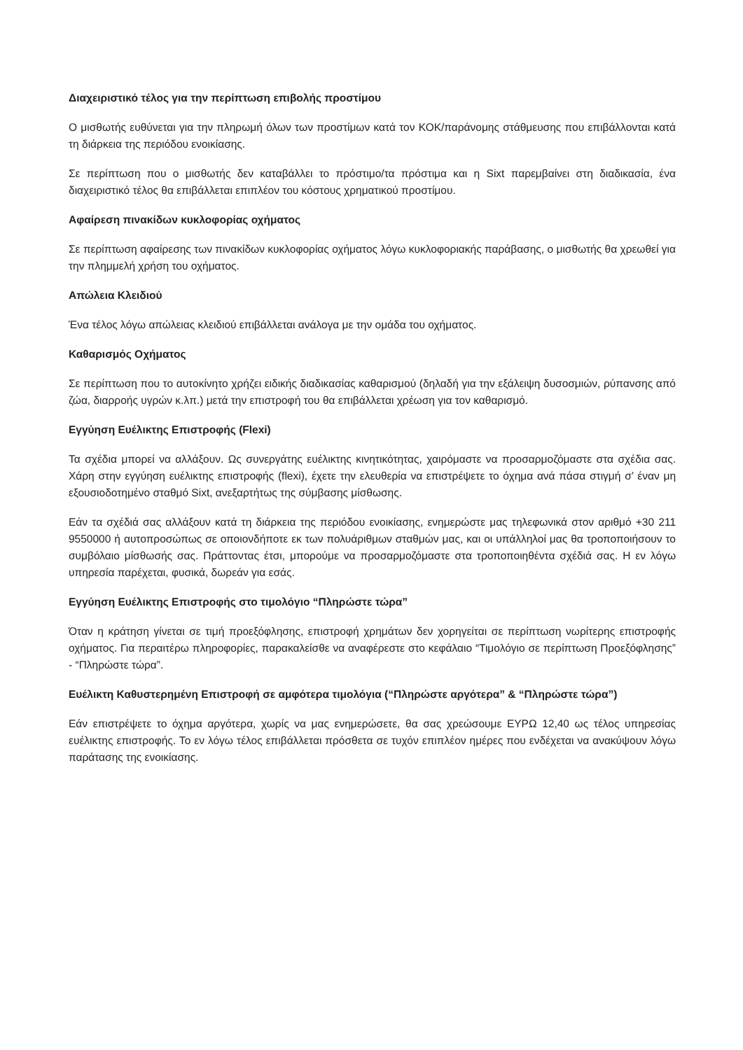Διαχειριστικό τέλος για την περίπτωση επιβολής προστίμου
Ο μισθωτής ευθύνεται για την πληρωμή όλων των προστίμων κατά τον ΚΟΚ/παράνομης στάθμευσης που επιβάλλονται κατά τη διάρκεια της περιόδου ενοικίασης.
Σε περίπτωση που ο μισθωτής δεν καταβάλλει το πρόστιμο/τα πρόστιμα και η Sixt παρεμβαίνει στη διαδικασία, ένα διαχειριστικό τέλος θα επιβάλλεται επιπλέον του κόστους χρηματικού προστίμου.
Αφαίρεση πινακίδων κυκλοφορίας οχήματος
Σε περίπτωση αφαίρεσης των πινακίδων κυκλοφορίας οχήματος λόγω κυκλοφοριακής παράβασης, ο μισθωτής θα χρεωθεί για την πλημμελή χρήση του οχήματος.
Απώλεια Κλειδιού
Ένα τέλος λόγω απώλειας κλειδιού επιβάλλεται ανάλογα με την ομάδα του οχήματος.
Καθαρισμός Οχήματος
Σε περίπτωση που το αυτοκίνητο χρήζει ειδικής διαδικασίας καθαρισμού (δηλαδή για την εξάλειψη δυσοσμιών, ρύπανσης από ζώα, διαρροής υγρών κ.λπ.) μετά την επιστροφή του θα επιβάλλεται χρέωση για τον καθαρισμό.
Εγγύηση Ευέλικτης Επιστροφής (Flexi)
Τα σχέδια μπορεί να αλλάξουν. Ως συνεργάτης ευέλικτης κινητικότητας, χαιρόμαστε να προσαρμοζόμαστε στα σχέδια σας. Χάρη στην εγγύηση ευέλικτης επιστροφής (flexi), έχετε την ελευθερία να επιστρέψετε το όχημα ανά πάσα στιγμή σ’ έναν μη εξουσιοδοτημένο σταθμό Sixt, ανεξαρτήτως της σύμβασης μίσθωσης.
Εάν τα σχέδιά σας αλλάξουν κατά τη διάρκεια της περιόδου ενοικίασης, ενημερώστε μας τηλεφωνικά στον αριθμό +30 211 9550000 ή αυτοπροσώπως σε οποιονδήποτε εκ των πολυάριθμων σταθμών μας, και οι υπάλληλοί μας θα τροποποιήσουν το συμβόλαιο μίσθωσής σας. Πράττοντας έτσι, μπορούμε να προσαρμοζόμαστε στα τροποποιηθέντα σχέδιά σας. Η εν λόγω υπηρεσία παρέχεται, φυσικά, δωρεάν για εσάς.
Εγγύηση Ευέλικτης Επιστροφής στο τιμολόγιο “Πληρώστε τώρα”
Όταν η κράτηση γίνεται σε τιμή προεξόφλησης, επιστροφή χρημάτων δεν χορηγείται σε περίπτωση νωρίτερης επιστροφής οχήματος. Για περαιτέρω πληροφορίες, παρακαλείσθε να αναφέρεστε στο κεφάλαιο “Τιμολόγιο σε περίπτωση Προεξόφλησης” - “Πληρώστε τώρα”.
Ευέλικτη Καθυστερημένη Επιστροφή σε αμφότερα τιμολόγια (“Πληρώστε αργότερα” & “Πληρώστε τώρα”)
Εάν επιστρέψετε το όχημα αργότερα, χωρίς να μας ενημερώσετε, θα σας χρεώσουμε ΕΥΡΩ 12,40 ως τέλος υπηρεσίας ευέλικτης επιστροφής. Το εν λόγω τέλος επιβάλλεται πρόσθετα σε τυχόν επιπλέον ημέρες που ενδέχεται να ανακύψουν λόγω παράτασης της ενοικίασης.